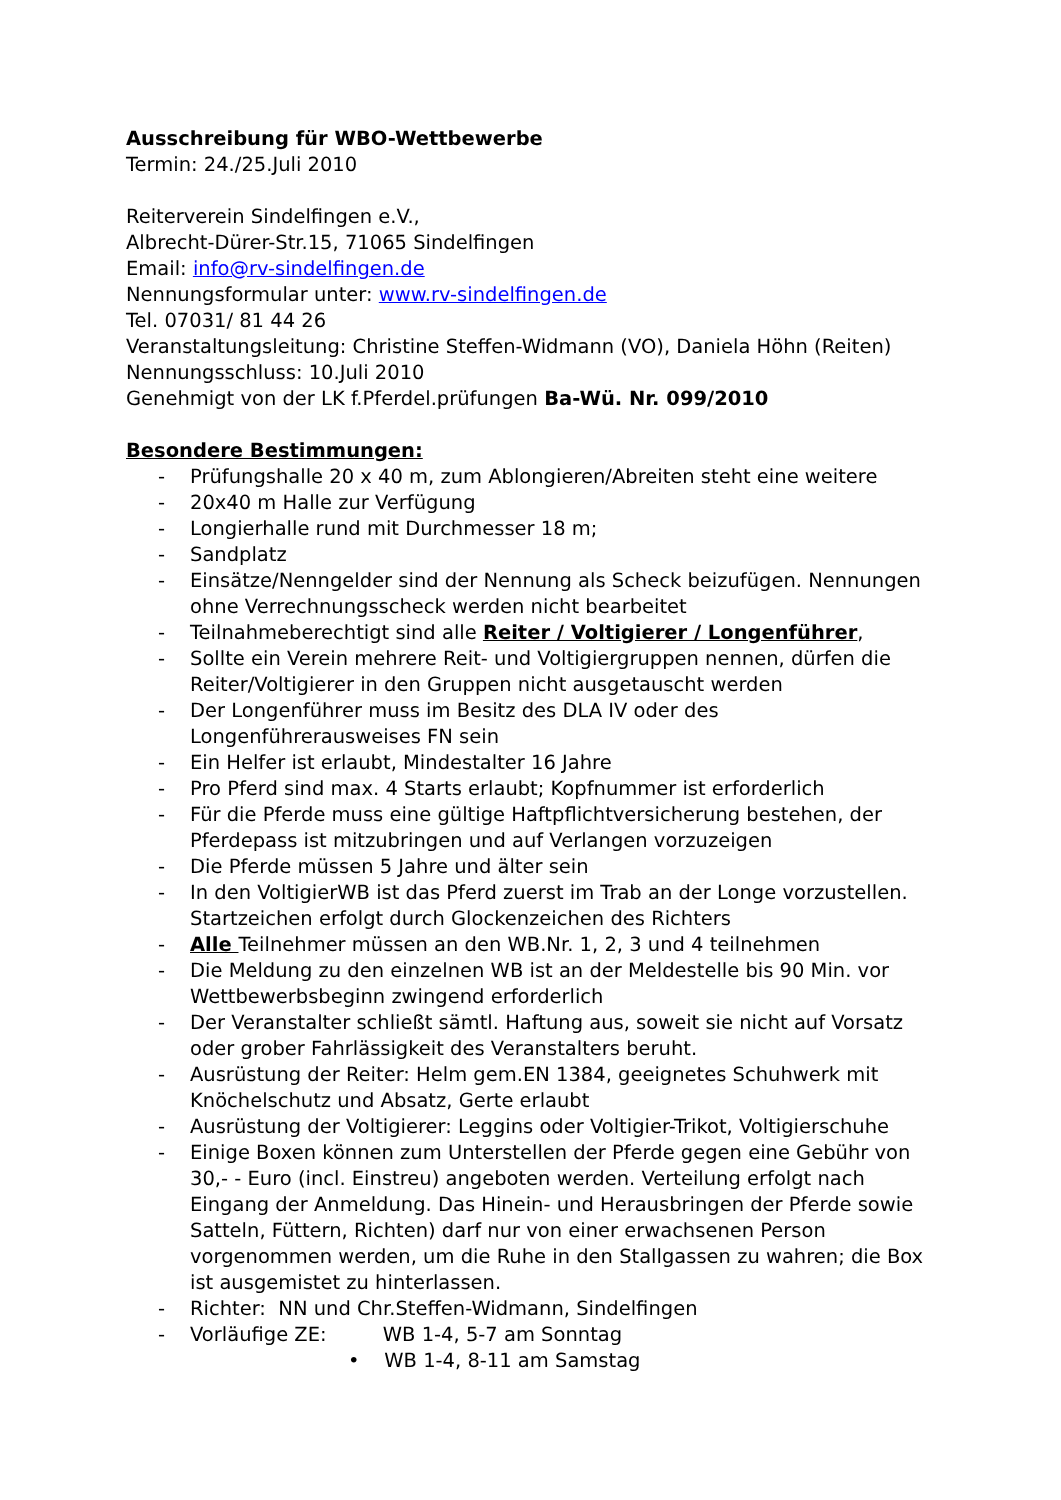Ausschreibung für WBO-Wettbewerbe
Termin: 24./25.Juli 2010
Reiterverein Sindelfingen e.V.,
Albrecht-Dürer-Str.15, 71065 Sindelfingen
Email: info@rv-sindelfingen.de
Nennungsformular unter: www.rv-sindelfingen.de
Tel. 07031/ 81 44 26
Veranstaltungsleitung: Christine Steffen-Widmann (VO), Daniela Höhn (Reiten)
Nennungsschluss: 10.Juli 2010
Genehmigt von der LK f.Pferdel.prüfungen Ba-Wü. Nr. 099/2010
Besondere Bestimmungen:
- Prüfungshalle 20 x 40 m, zum Ablongieren/Abreiten steht eine weitere
- 20x40 m Halle zur Verfügung
- Longierhalle rund mit Durchmesser 18 m;
- Sandplatz
- Einsätze/Nenngelder sind der Nennung als Scheck beizufügen. Nennungen ohne Verrechnungsscheck werden nicht bearbeitet
- Teilnahmeberechtigt sind alle Reiter / Voltigierer / Longenführer,
- Sollte ein Verein mehrere Reit- und Voltigiergruppen nennen, dürfen die Reiter/Voltigierer in den Gruppen nicht ausgetauscht werden
- Der Longenführer muss im Besitz des DLA IV oder des Longenführerausweises FN sein
- Ein Helfer ist erlaubt, Mindestalter 16 Jahre
- Pro Pferd sind max. 4 Starts erlaubt; Kopfnummer ist erforderlich
- Für die Pferde muss eine gültige Haftpflichtversicherung bestehen, der Pferdepass ist mitzubringen und auf Verlangen vorzuzeigen
- Die Pferde müssen 5 Jahre und älter sein
- In den VoltigierWB ist das Pferd zuerst im Trab an der Longe vorzustellen. Startzeichen erfolgt durch Glockenzeichen des Richters
- Alle Teilnehmer müssen an den WB.Nr. 1, 2, 3 und 4 teilnehmen
- Die Meldung zu den einzelnen WB ist an der Meldestelle bis 90 Min. vor Wettbewerbsbeginn zwingend erforderlich
- Der Veranstalter schließt sämtl. Haftung aus, soweit sie nicht auf Vorsatz oder grober Fahrlässigkeit des Veranstalters beruht.
- Ausrüstung der Reiter: Helm gem.EN 1384, geeignetes Schuhwerk mit Knöchelschutz und Absatz, Gerte erlaubt
- Ausrüstung der Voltigierer: Leggins oder Voltigier-Trikot, Voltigierschuhe
- Einige Boxen können zum Unterstellen der Pferde gegen eine Gebühr von 30,- - Euro (incl. Einstreu) angeboten werden. Verteilung erfolgt nach Eingang der Anmeldung. Das Hinein- und Herausbringen der Pferde sowie Satteln, Füttern, Richten) darf nur von einer erwachsenen Person vorgenommen werden, um die Ruhe in den Stallgassen zu wahren; die Box ist ausgemistet zu hinterlassen.
- Richter: NN und Chr.Steffen-Widmann, Sindelfingen
- Vorläufige ZE: WB 1-4, 5-7 am Sonntag
• WB 1-4, 8-11 am Samstag